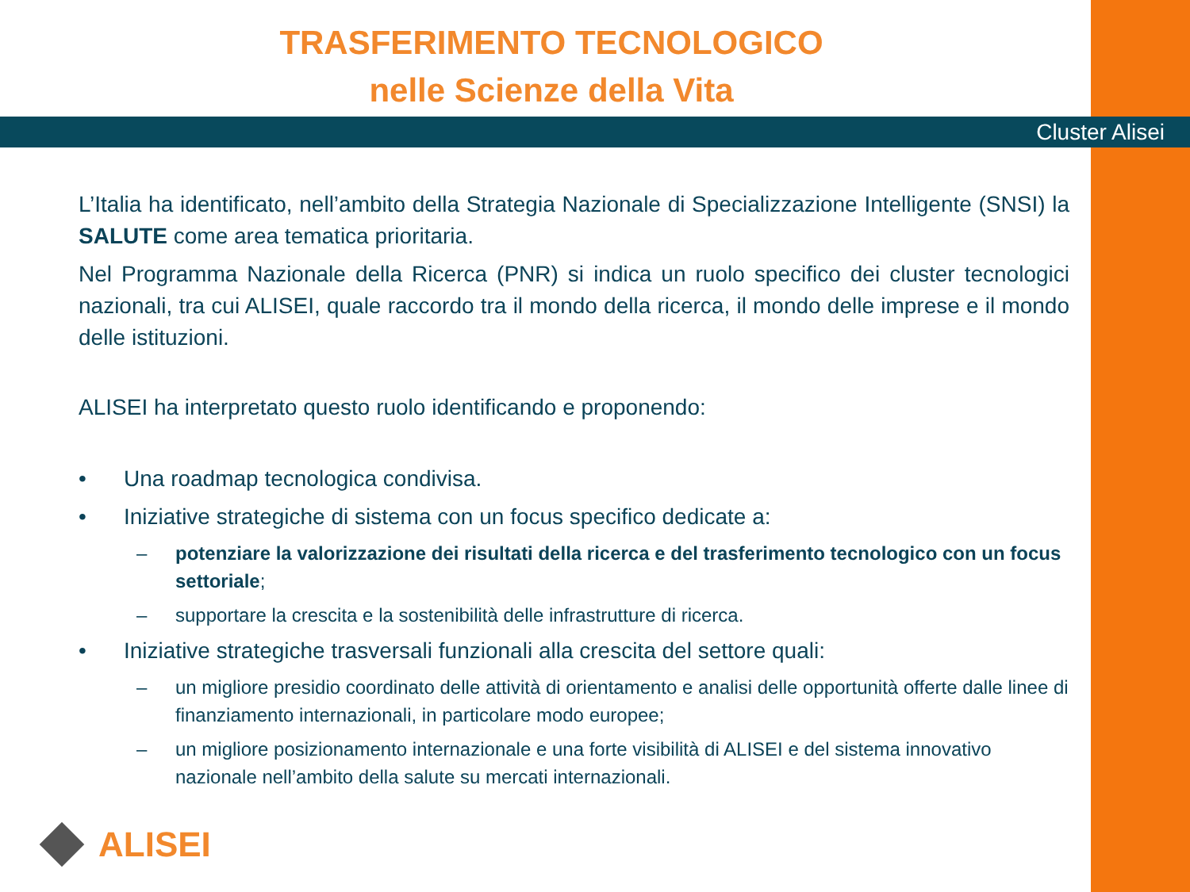TRASFERIMENTO TECNOLOGICO
nelle Scienze della Vita
Cluster Alisei
L’Italia ha identificato, nell’ambito della Strategia Nazionale di Specializzazione Intelligente (SNSI) la SALUTE come area tematica prioritaria.
Nel Programma Nazionale della Ricerca (PNR) si indica un ruolo specifico dei cluster tecnologici nazionali, tra cui ALISEI, quale raccordo tra il mondo della ricerca, il mondo delle imprese e il mondo delle istituzioni.
ALISEI ha interpretato questo ruolo identificando e proponendo:
• Una roadmap tecnologica condivisa.
• Iniziative strategiche di sistema con un focus specifico dedicate a:
– potenziare la valorizzazione dei risultati della ricerca e del trasferimento tecnologico con un focus settoriale;
– supportare la crescita e la sostenibilità delle infrastrutture di ricerca.
• Iniziative strategiche trasversali funzionali alla crescita del settore quali:
– un migliore presidio coordinato delle attività di orientamento e analisi delle opportunità offerte dalle linee di finanziamento internazionali, in particolare modo europee;
– un migliore posizionamento internazionale e una forte visibilità di ALISEI e del sistema innovativo nazionale nell’ambito della salute su mercati internazionali.
ALISEI